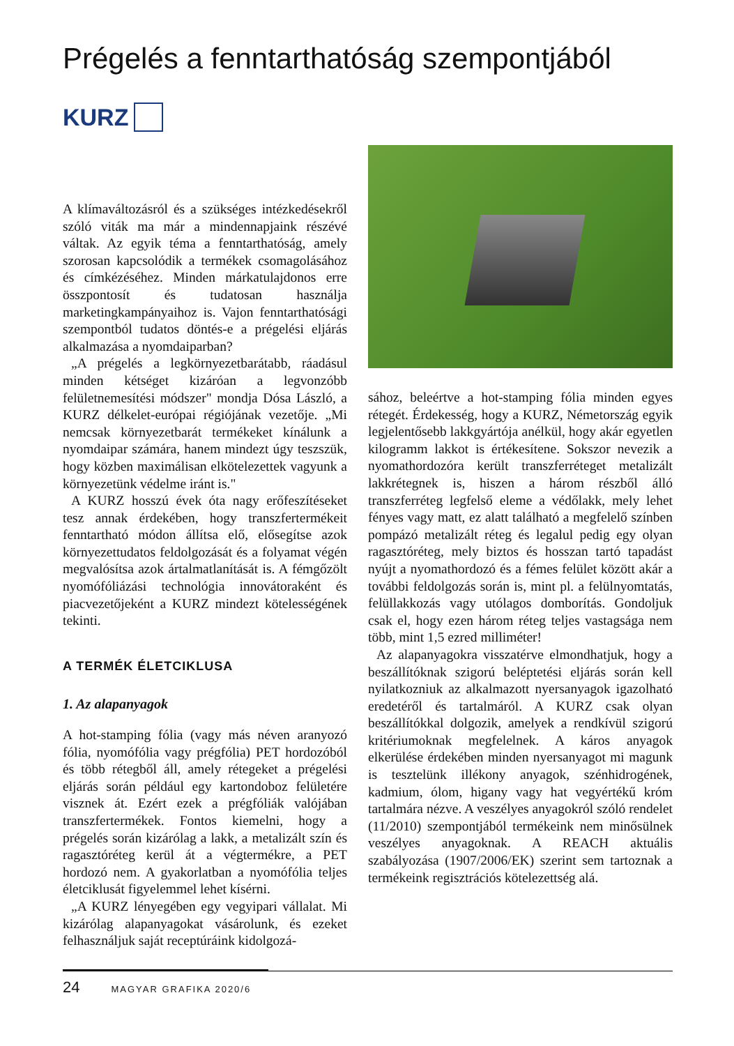Prégelés a fenntarthatóság szempontjából
KURZ
A klímaváltozásról és a szükséges intézkedésekről szóló viták ma már a mindennapjaink részévé váltak. Az egyik téma a fenntarthatóság, amely szorosan kapcsolódik a termékek csomagolásához és címkézéséhez. Minden márkatulajdonos erre összpontosít és tudatosan használja marketingkampányaihoz is. Vajon fenntarthatósági szempontból tudatos döntés-e a prégelési eljárás alkalmazása a nyomdaiparban?
„A prégelés a legkörnyezetbarátabb, ráadásul minden kétséget kizáróan a legvonzóbb felületnemesítési módszer" mondja Dósa László, a KURZ délkelet-európai régiójának vezetője. „Mi nemcsak környezetbarát termékeket kínálunk a nyomdaipar számára, hanem mindezt úgy teszszük, hogy közben maximálisan elkötelezettek vagyunk a környezetünk védelme iránt is."
A KURZ hosszú évek óta nagy erőfeszítéseket tesz annak érdekében, hogy transzfertermékeit fenntartható módon állítsa elő, elősegítse azok környezettudatos feldolgozását és a folyamat végén megvalósítsa azok ártalmatlanítását is. A fémgőzölt nyomófóliázási technológia innovátoraként és piacvezetőjeként a KURZ mindezt kötelességének tekinti.
A TERMÉK ÉLETCIKLUSA
1. Az alapanyagok
A hot-stamping fólia (vagy más néven aranyozó fólia, nyomófólia vagy prégfólia) PET hordozóból és több rétegből áll, amely rétegeket a prégelési eljárás során például egy kartondoboz felületére visznek át. Ezért ezek a prégfóliák valójában transzfertermékek. Fontos kiemelni, hogy a prégelés során kizárólag a lakk, a metalizált szín és ragasztóréteg kerül át a végtermékre, a PET hordozó nem. A gyakorlatban a nyomófólia teljes életciklusát figyelemmel lehet kísérni.
„A KURZ lényegében egy vegyipari vállalat. Mi kizárólag alapanyagokat vásárolunk, és ezeket felhasználjuk saját receptúráink kidolgozá-
sához, beleértve a hot-stamping fólia minden egyes rétegét. Érdekesség, hogy a KURZ, Németország egyik legjelentősebb lakkgyártója anélkül, hogy akár egyetlen kilogramm lakkot is értékesítene. Sokszor nevezik a nyomathordozóra került transzferréteget metalizált lakkrétegnek is, hiszen a három részből álló transzferréteg legfelső eleme a védőlakk, mely lehet fényes vagy matt, ez alatt található a megfelelő színben pompázó metalizált réteg és legalul pedig egy olyan ragasztóréteg, mely biztos és hosszan tartó tapadást nyújt a nyomathordozó és a fémes felület között akár a további feldolgozás során is, mint pl. a felülnyomtatás, felüllakkozás vagy utólagos domborítás. Gondoljuk csak el, hogy ezen három réteg teljes vastagsága nem több, mint 1,5 ezred milliméter!
Az alapanyagokra visszatérve elmondhatjuk, hogy a beszállítóknak szigorú beléptetési eljárás során kell nyilatkozniuk az alkalmazott nyersanyagok igazolható eredetéről és tartalmáról. A KURZ csak olyan beszállítókkal dolgozik, amelyek a rendkívül szigorú kritériumoknak megfelelnek. A káros anyagok elkerülése érdekében minden nyersanyagot mi magunk is tesztelünk illékony anyagok, szénhidrogének, kadmium, ólom, higany vagy hat vegyértékű króm tartalmára nézve. A veszélyes anyagokról szóló rendelet (11/2010) szempontjából termékeink nem minősülnek veszélyes anyagoknak. A REACH aktuális szabályozása (1907/2006/EK) szerint sem tartoznak a termékeink regisztrációs kötelezettség alá.
24 MAGYAR GRAFIKA 2020/6